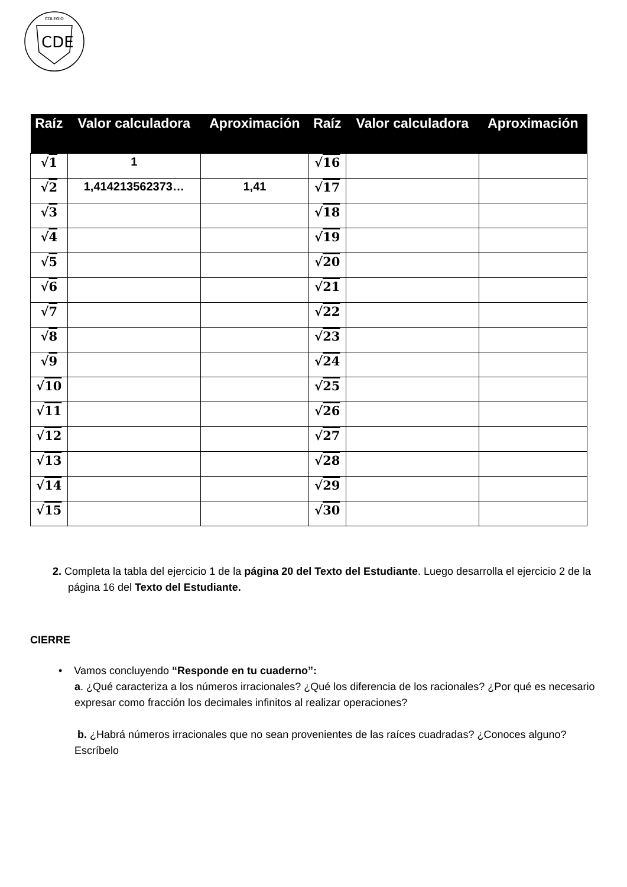COLEGIO
CDE
| Raíz | Valor calculadora | Aproximación | Raíz | Valor calculadora | Aproximación |
| --- | --- | --- | --- | --- | --- |
| √ 1 | 1 | | √ 16 | | |
| √ 2 | 1,414213562373… | 1,41 | √ 17 | | |
| √ 3 | | | √ 18 | | |
| √ 4 | | | √ 19 | | |
| √ 5 | | | √ 20 | | |
| √ 6 | | | √ 21 | | |
| √ 7 | | | √ 22 | | |
| √ 8 | | | √ 23 | | |
| √ 9 | | | √ 24 | | |
| √ 10 | | | √ 25 | | |
| √ 11 | | | √ 26 | | |
| √ 12 | | | √ 27 | | |
| √ 13 | | | √ 28 | | |
| √ 14 | | | √ 29 | | |
| √ 15 | | | √ 30 | | |
2. Completa la tabla del ejercicio 1 de la página 20 del Texto del Estudiante. Luego desarrolla el ejercicio 2 de la página 16 del Texto del Estudiante.
CIERRE
• Vamos concluyendo “Responde en tu cuaderno”:
a. ¿Qué caracteriza a los números irracionales? ¿Qué los diferencia de los racionales? ¿Por qué es necesario expresar como fracción los decimales infinitos al realizar operaciones?
b. ¿Habrá números irracionales que no sean provenientes de las raíces cuadradas? ¿Conoces alguno? Escríbelo